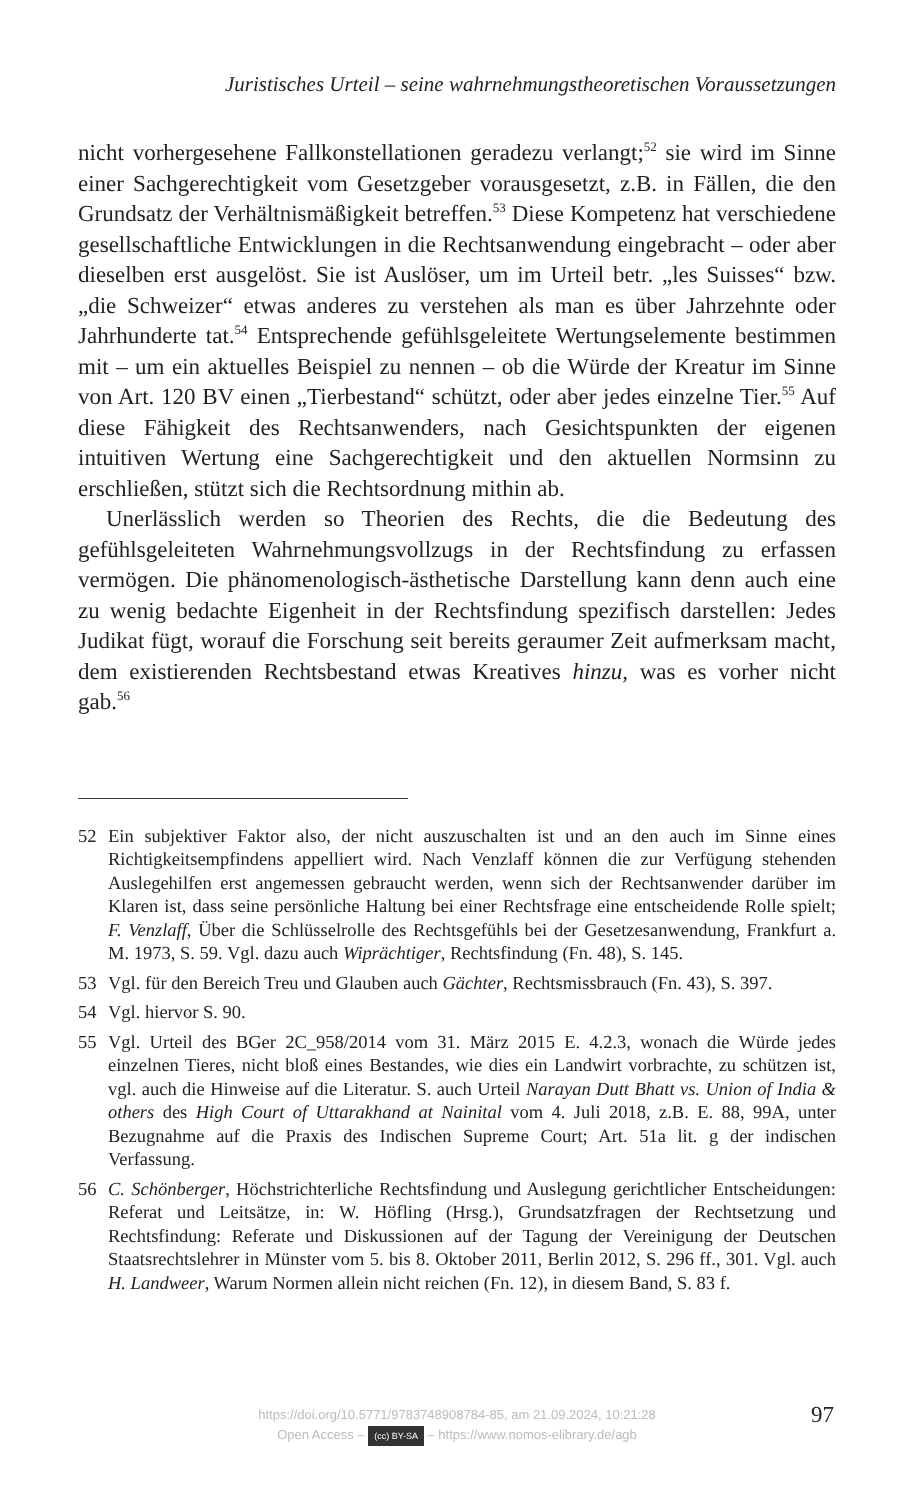Juristisches Urteil – seine wahrnehmungstheoretischen Voraussetzungen
nicht vorhergesehene Fallkonstellationen geradezu verlangt;<sup>52</sup> sie wird im Sinne einer Sachgerechtigkeit vom Gesetzgeber vorausgesetzt, z.B. in Fällen, die den Grundsatz der Verhältnismäßigkeit betreffen.<sup>53</sup> Diese Kompetenz hat verschiedene gesellschaftliche Entwicklungen in die Rechtsanwendung eingebracht – oder aber dieselben erst ausgelöst. Sie ist Auslöser, um im Urteil betr. „les Suisses“ bzw. „die Schweizer“ etwas anderes zu verstehen als man es über Jahrzehnte oder Jahrhunderte tat.<sup>54</sup> Entsprechende gefühlsgeleitete Wertungselemente bestimmen mit – um ein aktuelles Beispiel zu nennen – ob die Würde der Kreatur im Sinne von Art. 120 BV einen „Tierbestand“ schützt, oder aber jedes einzelne Tier.<sup>55</sup> Auf diese Fähigkeit des Rechtsanwenders, nach Gesichtspunkten der eigenen intuitiven Wertung eine Sachgerechtigkeit und den aktuellen Normsinn zu erschließen, stützt sich die Rechtsordnung mithin ab.
Unerlässlich werden so Theorien des Rechts, die die Bedeutung des gefühlsgeleiteten Wahrnehmungsvollzugs in der Rechtsfindung zu erfassen vermögen. Die phänomenologisch-ästhetische Darstellung kann denn auch eine zu wenig bedachte Eigenheit in der Rechtsfindung spezifisch darstellen: Jedes Judikat fügt, worauf die Forschung seit bereits geraumer Zeit aufmerksam macht, dem existierenden Rechtsbestand etwas Kreatives hinzu, was es vorher nicht gab.<sup>56</sup>
52 Ein subjektiver Faktor also, der nicht auszuschalten ist und an den auch im Sinne eines Richtigkeitsempfindens appelliert wird. Nach Venzlaff können die zur Verfügung stehenden Auslegehilfen erst angemessen gebraucht werden, wenn sich der Rechtsanwender darüber im Klaren ist, dass seine persönliche Haltung bei einer Rechtsfrage eine entscheidende Rolle spielt; F. Venzlaff, Über die Schlüsselrolle des Rechtsgefühls bei der Gesetzesanwendung, Frankfurt a. M. 1973, S. 59. Vgl. dazu auch Wiprächtiger, Rechtsfindung (Fn. 48), S. 145.
53 Vgl. für den Bereich Treu und Glauben auch Gächter, Rechtsmissbrauch (Fn. 43), S. 397.
54 Vgl. hiervor S. 90.
55 Vgl. Urteil des BGer 2C_958/2014 vom 31. März 2015 E. 4.2.3, wonach die Würde jedes einzelnen Tieres, nicht bloß eines Bestandes, wie dies ein Landwirt vorbrachte, zu schützen ist, vgl. auch die Hinweise auf die Literatur. S. auch Urteil Narayan Dutt Bhatt vs. Union of India & others des High Court of Uttarakhand at Nainital vom 4. Juli 2018, z.B. E. 88, 99A, unter Bezugnahme auf die Praxis des Indischen Supreme Court; Art. 51a lit. g der indischen Verfassung.
56 C. Schönberger, Höchstrichterliche Rechtsfindung und Auslegung gerichtlicher Entscheidungen: Referat und Leitsätze, in: W. Höfling (Hrsg.), Grundsatzfragen der Rechtsetzung und Rechtsfindung: Referate und Diskussionen auf der Tagung der Vereinigung der Deutschen Staatsrechtslehrer in Münster vom 5. bis 8. Oktober 2011, Berlin 2012, S. 296 ff., 301. Vgl. auch H. Landweer, Warum Normen allein nicht reichen (Fn. 12), in diesem Band, S. 83 f.
https://doi.org/10.5771/9783748908784-85, am 21.09.2024, 10:21:28
Open Access – (cc) BY-SA – https://www.nomos-elibrary.de/agb
97